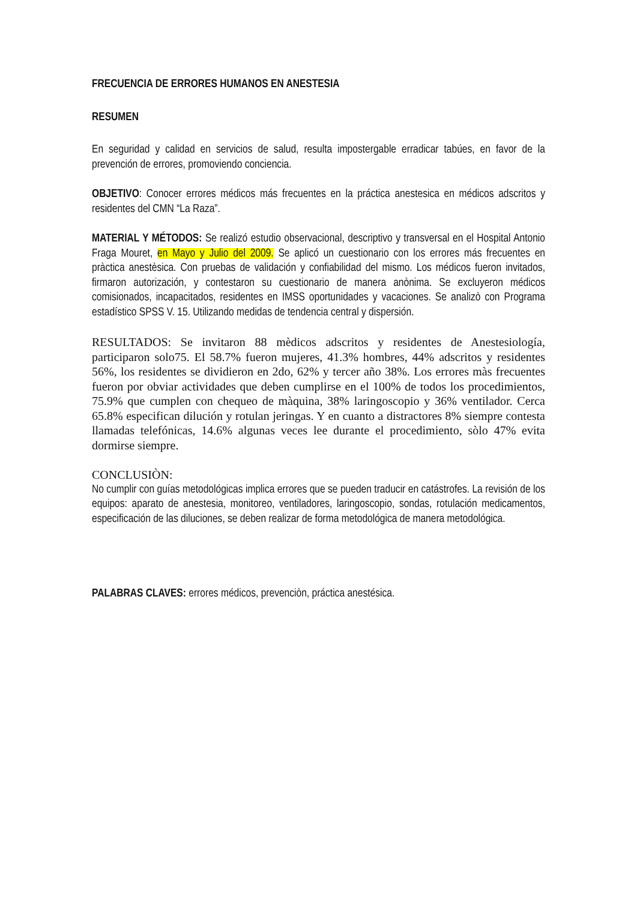FRECUENCIA DE ERRORES HUMANOS EN ANESTESIA
RESUMEN
En seguridad y calidad en servicios de salud, resulta impostergable erradicar tabúes, en favor de la prevención de errores, promoviendo conciencia.
OBJETIVO: Conocer errores médicos más frecuentes en la práctica anestesica en médicos adscritos y residentes del CMN “La Raza”.
MATERIAL Y MÉTODOS: Se realizó estudio observacional, descriptivo y transversal en el Hospital Antonio Fraga Mouret, en Mayo y Julio del 2009. Se aplicó un cuestionario con los errores más frecuentes en pràctica anestèsica. Con pruebas de validación y confiabilidad del mismo. Los médicos fueron invitados, firmaron autorización, y contestaron su cuestionario de manera anònima. Se excluyeron médicos comisionados, incapacitados, residentes en IMSS oportunidades y vacaciones. Se analizò con Programa estadístico SPSS V. 15. Utilizando medidas de tendencia central y dispersión.
RESULTADOS: Se invitaron 88 mèdicos adscritos y residentes de Anestesiología, participaron solo75. El 58.7% fueron mujeres, 41.3% hombres, 44% adscritos y residentes 56%, los residentes se dividieron en 2do, 62% y tercer año 38%. Los errores màs frecuentes fueron por obviar actividades que deben cumplirse en el 100% de todos los procedimientos, 75.9% que cumplen con chequeo de màquina, 38% laringoscopio y 36% ventilador. Cerca 65.8% especifican dilución y rotulan jeringas. Y en cuanto a distractores 8% siempre contesta llamadas telefónicas, 14.6% algunas veces lee durante el procedimiento, sòlo 47% evita dormirse siempre.
CONCLUSIÒN:
No cumplir con guías metodológicas implica errores que se pueden traducir en catástrofes. La revisión de los equipos: aparato de anestesia, monitoreo, ventiladores, laringoscopio, sondas, rotulación medicamentos, especificación de las diluciones, se deben realizar de forma metodológica de manera metodológica.
PALABRAS CLAVES: errores médicos, prevenciòn, práctica anestésica.